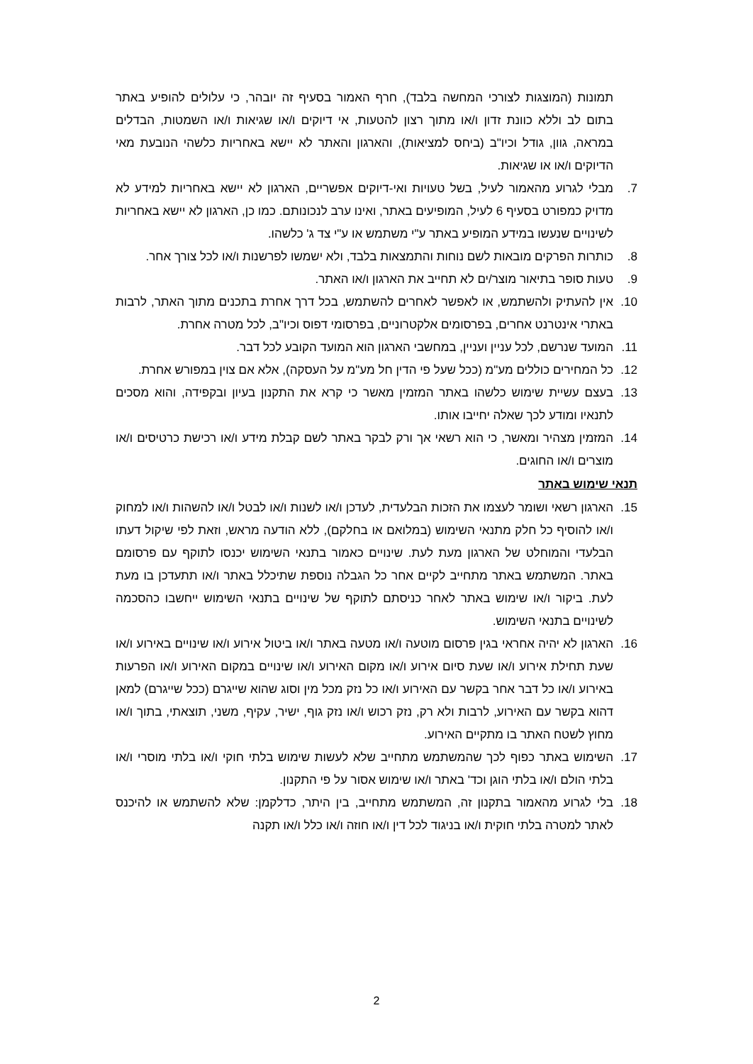תמונות (המוצגות לצורכי המחשה בלבד), חרף האמור בסעיף זה יובהר, כי עלולים להופיע באתר בתום לב וללא כוונת זדון ו/או מתוך רצון להטעות, אי דיוקים ו/או שגיאות ו/או השמטות, הבדלים במראה, גוון, גודל וכיו"ב (ביחס למציאות), והארגון והאתר לא יישא באחריות כלשהי הנובעת מאי הדיוקים ו/או או שגיאות.
7. מבלי לגרוע מהאמור לעיל, בשל טעויות ואי-דיוקים אפשריים, הארגון לא יישא באחריות למידע לא מדויק כמפורט בסעיף 6 לעיל, המופיעים באתר, ואינו ערב לנכונותם. כמו כן, הארגון לא יישא באחריות לשינויים שנעשו במידע המופיע באתר ע"י משתמש או ע"י צד ג' כלשהו.
8. כותרות הפרקים מובאות לשם נוחות והתמצאות בלבד, ולא ישמשו לפרשנות ו/או לכל צורך אחר.
9. טעות סופר בתיאור מוצר/ים לא תחייב את הארגון ו/או האתר.
10. אין להעתיק ולהשתמש, או לאפשר לאחרים להשתמש, בכל דרך אחרת בתכנים מתוך האתר, לרבות באתרי אינטרנט אחרים, בפרסומים אלקטרוניים, בפרסומי דפוס וכיו"ב, לכל מטרה אחרת.
11. המועד שנרשם, לכל עניין ועניין, במחשבי הארגון הוא המועד הקובע לכל דבר.
12. כל המחירים כוללים מע"מ (ככל שעל פי הדין חל מע"מ על העסקה), אלא אם צוין במפורש אחרת.
13. בעצם עשיית שימוש כלשהו באתר המזמין מאשר כי קרא את התקנון בעיון ובקפידה, והוא מסכים לתנאיו ומודע לכך שאלה יחייבו אותו.
14. המזמין מצהיר ומאשר, כי הוא רשאי אך ורק לבקר באתר לשם קבלת מידע ו/או רכישת כרטיסים ו/או מוצרים ו/או החוגים.
תנאי שימוש באתר
15. הארגון רשאי ושומר לעצמו את הזכות הבלעדית, לעדכן ו/או לשנות ו/או לבטל ו/או להשהות ו/או למחוק ו/או להוסיף כל חלק מתנאי השימוש (במלואם או בחלקם), ללא הודעה מראש, וזאת לפי שיקול דעתו הבלעדי והמוחלט של הארגון מעת לעת. שינויים כאמור בתנאי השימוש יכנסו לתוקף עם פרסומם באתר. המשתמש באתר מתחייב לקיים אחר כל הגבלה נוספת שתיכלל באתר ו/או תתעדכן בו מעת לעת. ביקור ו/או שימוש באתר לאחר כניסתם לתוקף של שינויים בתנאי השימוש ייחשבו כהסכמה לשינויים בתנאי השימוש.
16. הארגון לא יהיה אחראי בגין פרסום מוטעה ו/או מטעה באתר ו/או ביטול אירוע ו/או שינויים באירוע ו/או שעת תחילת אירוע ו/או שעת סיום אירוע ו/או מקום האירוע ו/או שינויים במקום האירוע ו/או הפרעות באירוע ו/או כל דבר אחר בקשר עם האירוע ו/או כל נזק מכל מין וסוג שהוא שייגרם (ככל שייגרם) למאן דהוא בקשר עם האירוע, לרבות ולא רק, נזק רכוש ו/או נזק גוף, ישיר, עקיף, משני, תוצאתי, בתוך ו/או מחוץ לשטח האתר בו מתקיים האירוע.
17. השימוש באתר כפוף לכך שהמשתמש מתחייב שלא לעשות שימוש בלתי חוקי ו/או בלתי מוסרי ו/או בלתי הולם ו/או בלתי הוגן וכד' באתר ו/או שימוש אסור על פי התקנון.
18. בלי לגרוע מהאמור בתקנון זה, המשתמש מתחייב, בין היתר, כדלקמן: שלא להשתמש או להיכנס לאתר למטרה בלתי חוקית ו/או בניגוד לכל דין ו/או חוזה ו/או כלל ו/או תקנה
2